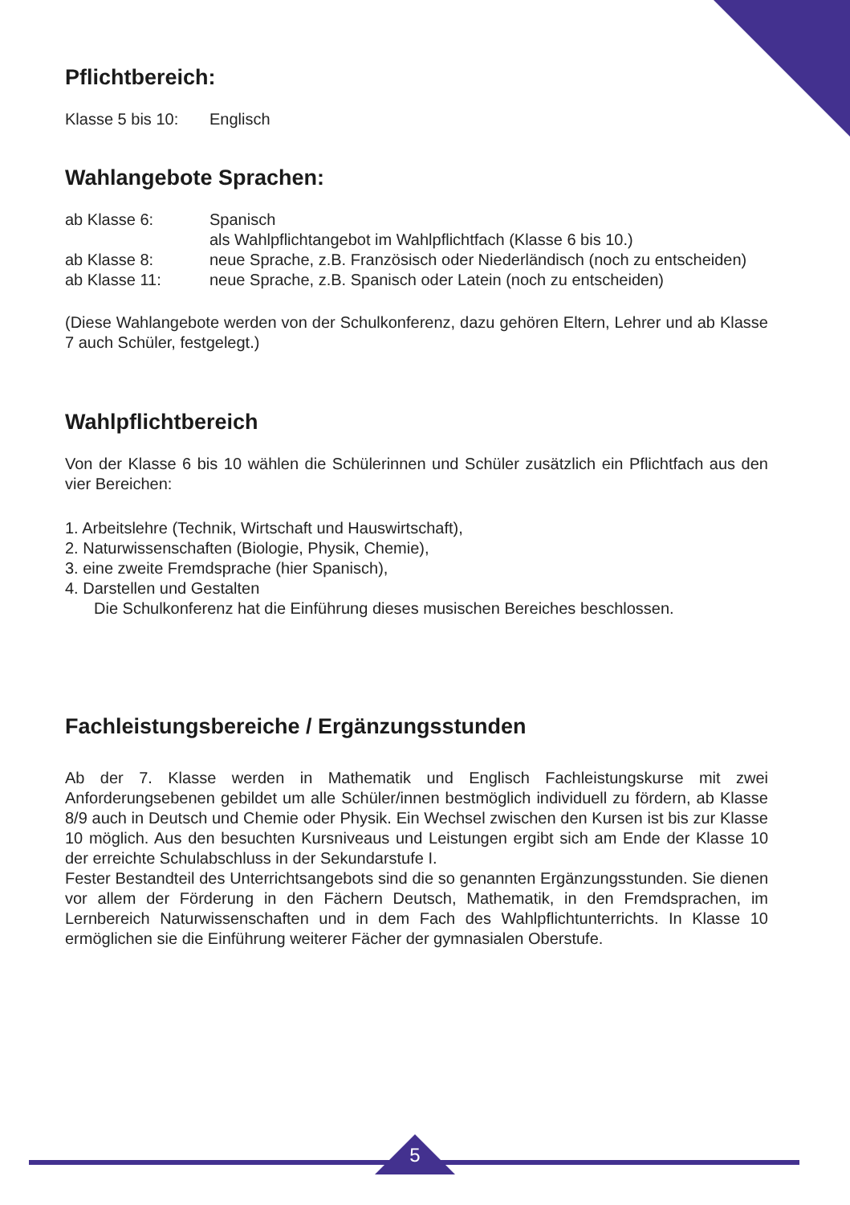Pflichtbereich:
Klasse 5 bis 10:
Englisch
Wahlangebote Sprachen:
ab Klasse 6: Spanisch
als Wahlpflichtangebot im Wahlpflichtfach (Klasse 6 bis 10.)
ab Klasse 8: neue Sprache, z.B. Französisch oder Niederländisch (noch zu entscheiden)
ab Klasse 11: neue Sprache, z.B. Spanisch oder Latein (noch zu entscheiden)
(Diese Wahlangebote werden von der Schulkonferenz, dazu gehören Eltern, Lehrer und ab Klasse 7 auch Schüler, festgelegt.)
Wahlpflichtbereich
Von der Klasse 6 bis 10 wählen die Schülerinnen und Schüler zusätzlich ein Pflichtfach aus den vier Bereichen:
1. Arbeitslehre (Technik, Wirtschaft und Hauswirtschaft),
2. Naturwissenschaften (Biologie, Physik, Chemie),
3. eine zweite Fremdsprache (hier Spanisch),
4. Darstellen und Gestalten
Die Schulkonferenz hat die Einführung dieses musischen Bereiches beschlossen.
Fachleistungsbereiche / Ergänzungsstunden
Ab der 7. Klasse werden in Mathematik und Englisch Fachleistungskurse mit zwei Anforderungsebenen gebildet um alle Schüler/innen bestmöglich individuell zu fördern, ab Klasse 8/9 auch in Deutsch und Chemie oder Physik. Ein Wechsel zwischen den Kursen ist bis zur Klasse 10 möglich. Aus den besuchten Kursniveaus und Leistungen ergibt sich am Ende der Klasse 10 der erreichte Schulabschluss in der Sekundarstufe I.
Fester Bestandteil des Unterrichtsangebots sind die so genannten Ergänzungsstunden. Sie dienen vor allem der Förderung in den Fächern Deutsch, Mathematik, in den Fremdsprachen, im Lernbereich Naturwissenschaften und in dem Fach des Wahlpflichtunterrichts. In Klasse 10 ermöglichen sie die Einführung weiterer Fächer der gymnasialen Oberstufe.
5